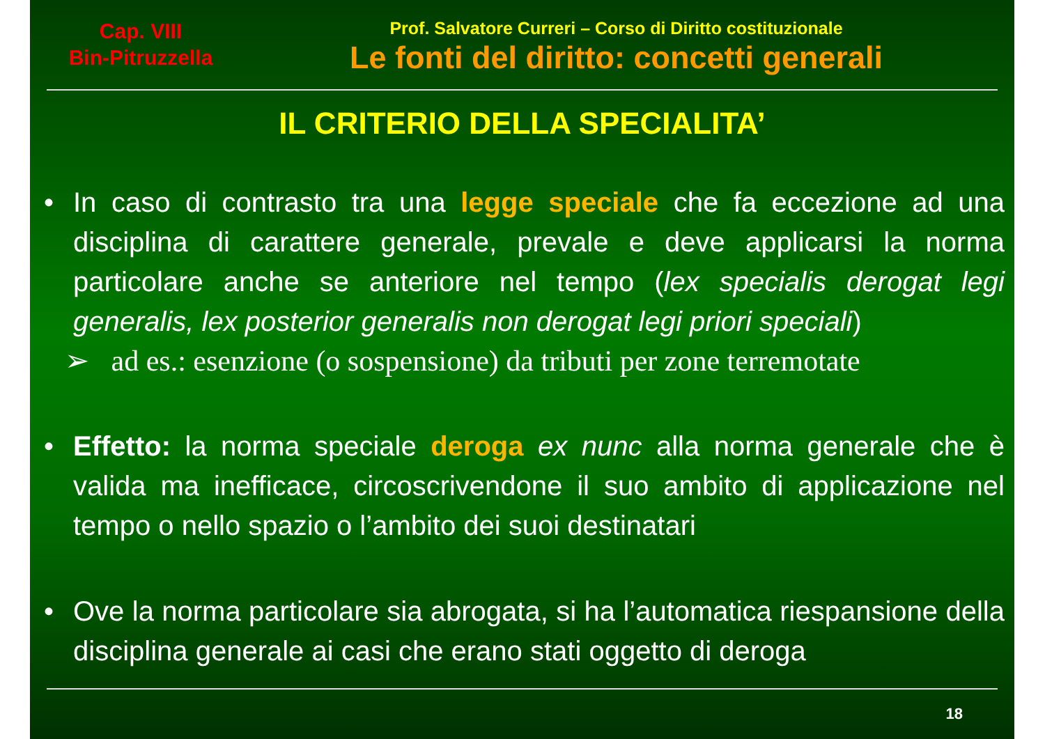Cap. VIII
Bin-Pitruzzella
Prof. Salvatore Curreri – Corso di Diritto costituzionale
Le fonti del diritto: concetti generali
IL CRITERIO DELLA SPECIALITA’
• In caso di contrasto tra una legge speciale che fa eccezione ad una disciplina di carattere generale, prevale e deve applicarsi la norma particolare anche se anteriore nel tempo (lex specialis derogat legi generalis, lex posterior generalis non derogat legi priori speciali)
➢ ad es.: esenzione (o sospensione) da tributi per zone terremotate
• Effetto: la norma speciale deroga ex nunc alla norma generale che è valida ma inefficace, circoscrivendone il suo ambito di applicazione nel tempo o nello spazio o l’ambito dei suoi destinatari
• Ove la norma particolare sia abrogata, si ha l’automatica riespansione della disciplina generale ai casi che erano stati oggetto di deroga
18